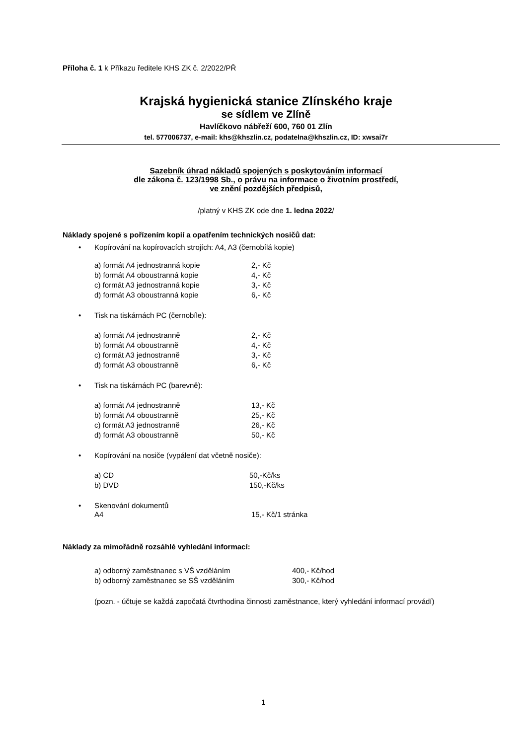Příloha č. 1 k Příkazu ředitele KHS ZK č. 2/2022/PŘ
Krajská hygienická stanice Zlínského kraje
se sídlem ve Zlíně
Havlíčkovo nábřeží 600, 760 01 Zlín
tel. 577006737, e-mail: khs@khszlin.cz, podatelna@khszlin.cz, ID: xwsai7r
Sazebník úhrad nákladů spojených s poskytováním informací
dle zákona č. 123/1998 Sb., o právu na informace o životním prostředí,
ve znění pozdějších předpisů,
/platný v KHS ZK ode dne 1. ledna 2022/
Náklady spojené s pořízením kopií a opatřením technických nosičů dat:
• Kopírování na kopírovacích strojích: A4, A3 (černobílá kopie)
| a) formát A4 jednostranná kopie | 2,- Kč |
| b) formát A4 oboustranná kopie | 4,- Kč |
| c) formát A3 jednostranná kopie | 3,- Kč |
| d) formát A3 oboustranná kopie | 6,- Kč |
• Tisk na tiskárnách PC (černobíle):
| a) formát A4 jednostranně | 2,- Kč |
| b) formát A4 oboustranně | 4,- Kč |
| c) formát A3 jednostranně | 3,- Kč |
| d) formát A3 oboustranně | 6,- Kč |
• Tisk na tiskárnách PC (barevně):
| a) formát A4 jednostranně | 13,- Kč |
| b) formát A4 oboustranně | 25,- Kč |
| c) formát A3 jednostranně | 26,- Kč |
| d) formát A3 oboustranně | 50,- Kč |
• Kopírování na nosiče (vypálení dat včetně nosiče):
| a) CD | 50,-Kč/ks |
| b) DVD | 150,-Kč/ks |
• Skenování dokumentů
| A4 | 15,- Kč/1 stránka |
Náklady za mimořádně rozsáhlé vyhledání informací:
| a) odborný zaměstnanec s VŠ vzděláním | 400,- Kč/hod |
| b) odborný zaměstnanec se SŠ vzděláním | 300,- Kč/hod |
(pozn. - účtuje se každá započatá čtvrthodina činnosti zaměstnance, který vyhledání informací provádí)
1